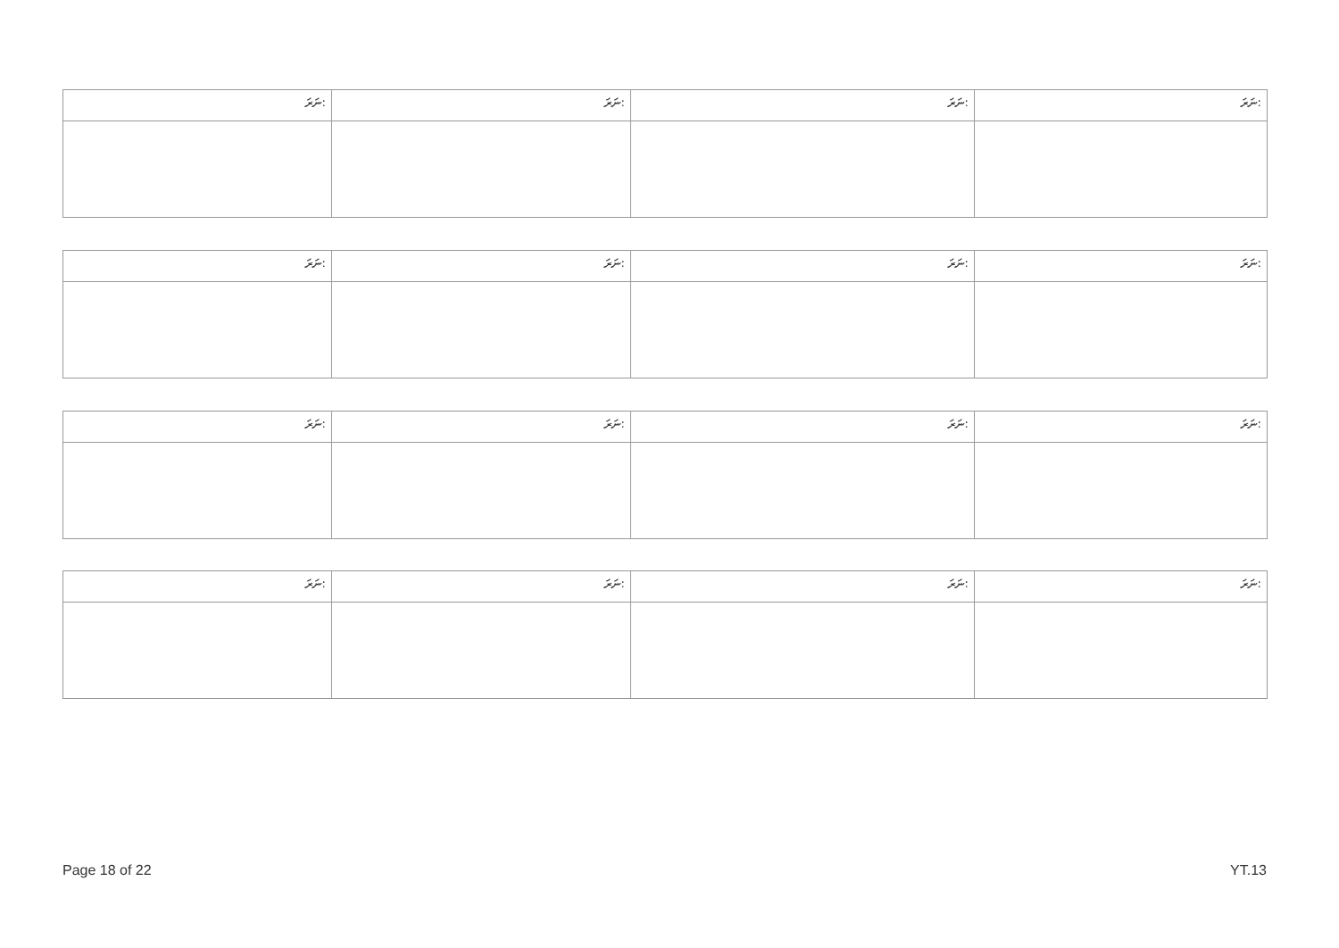| ނަރަ: | ނަރަ: | ނަރަ: | ނަރަ: |
| ނަރަ: | ނަރަ: | ނަރަ: | ނަރަ: |
| ނަރަ: | ނަރަ: | ނަރަ: | ނަރަ: |
| ނަރަ: | ނަރަ: | ނަރަ: | ނަރަ: |
Page 18 of 22 YT.13